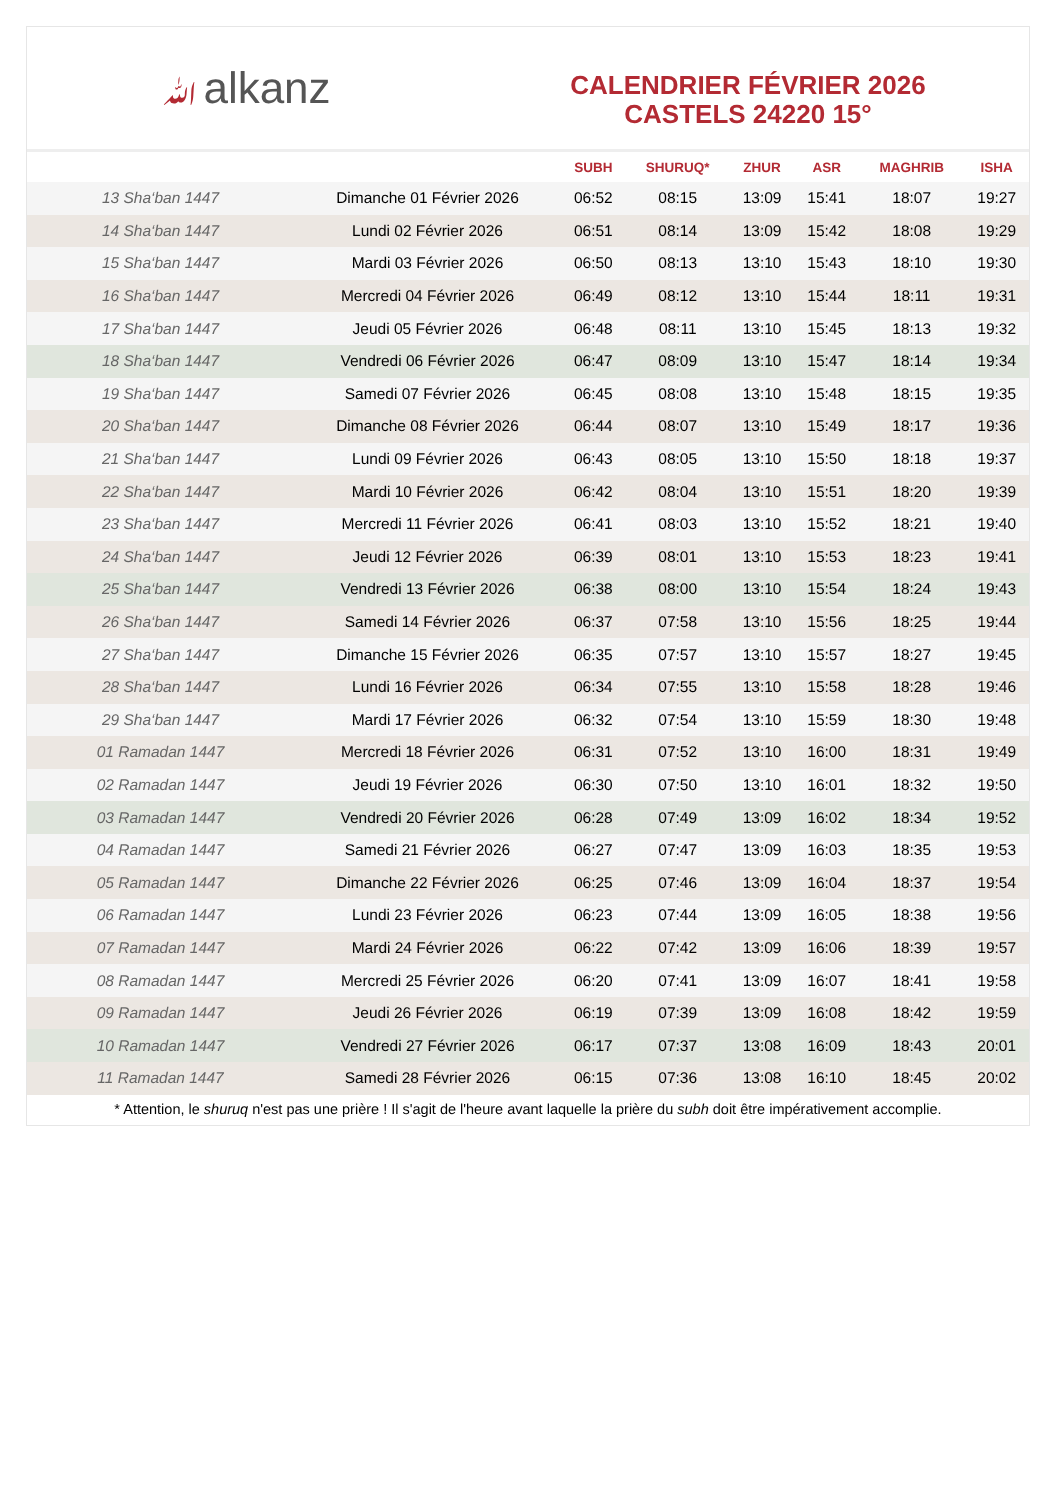ﷲalkanz
CALENDRIER FÉVRIER 2026
CASTELS 24220 15°
| | | SUBH | SHURUQ* | ZHUR | ASR | MAGHRIB | ISHA |
| --- | --- | --- | --- | --- | --- | --- | --- |
| 13 Sha‘ban 1447 | Dimanche 01 Février 2026 | 06:52 | 08:15 | 13:09 | 15:41 | 18:07 | 19:27 |
| 14 Sha‘ban 1447 | Lundi 02 Février 2026 | 06:51 | 08:14 | 13:09 | 15:42 | 18:08 | 19:29 |
| 15 Sha‘ban 1447 | Mardi 03 Février 2026 | 06:50 | 08:13 | 13:10 | 15:43 | 18:10 | 19:30 |
| 16 Sha‘ban 1447 | Mercredi 04 Février 2026 | 06:49 | 08:12 | 13:10 | 15:44 | 18:11 | 19:31 |
| 17 Sha‘ban 1447 | Jeudi 05 Février 2026 | 06:48 | 08:11 | 13:10 | 15:45 | 18:13 | 19:32 |
| 18 Sha‘ban 1447 | Vendredi 06 Février 2026 | 06:47 | 08:09 | 13:10 | 15:47 | 18:14 | 19:34 |
| 19 Sha‘ban 1447 | Samedi 07 Février 2026 | 06:45 | 08:08 | 13:10 | 15:48 | 18:15 | 19:35 |
| 20 Sha‘ban 1447 | Dimanche 08 Février 2026 | 06:44 | 08:07 | 13:10 | 15:49 | 18:17 | 19:36 |
| 21 Sha‘ban 1447 | Lundi 09 Février 2026 | 06:43 | 08:05 | 13:10 | 15:50 | 18:18 | 19:37 |
| 22 Sha‘ban 1447 | Mardi 10 Février 2026 | 06:42 | 08:04 | 13:10 | 15:51 | 18:20 | 19:39 |
| 23 Sha‘ban 1447 | Mercredi 11 Février 2026 | 06:41 | 08:03 | 13:10 | 15:52 | 18:21 | 19:40 |
| 24 Sha‘ban 1447 | Jeudi 12 Février 2026 | 06:39 | 08:01 | 13:10 | 15:53 | 18:23 | 19:41 |
| 25 Sha‘ban 1447 | Vendredi 13 Février 2026 | 06:38 | 08:00 | 13:10 | 15:54 | 18:24 | 19:43 |
| 26 Sha‘ban 1447 | Samedi 14 Février 2026 | 06:37 | 07:58 | 13:10 | 15:56 | 18:25 | 19:44 |
| 27 Sha‘ban 1447 | Dimanche 15 Février 2026 | 06:35 | 07:57 | 13:10 | 15:57 | 18:27 | 19:45 |
| 28 Sha‘ban 1447 | Lundi 16 Février 2026 | 06:34 | 07:55 | 13:10 | 15:58 | 18:28 | 19:46 |
| 29 Sha‘ban 1447 | Mardi 17 Février 2026 | 06:32 | 07:54 | 13:10 | 15:59 | 18:30 | 19:48 |
| 01 Ramadan 1447 | Mercredi 18 Février 2026 | 06:31 | 07:52 | 13:10 | 16:00 | 18:31 | 19:49 |
| 02 Ramadan 1447 | Jeudi 19 Février 2026 | 06:30 | 07:50 | 13:10 | 16:01 | 18:32 | 19:50 |
| 03 Ramadan 1447 | Vendredi 20 Février 2026 | 06:28 | 07:49 | 13:09 | 16:02 | 18:34 | 19:52 |
| 04 Ramadan 1447 | Samedi 21 Février 2026 | 06:27 | 07:47 | 13:09 | 16:03 | 18:35 | 19:53 |
| 05 Ramadan 1447 | Dimanche 22 Février 2026 | 06:25 | 07:46 | 13:09 | 16:04 | 18:37 | 19:54 |
| 06 Ramadan 1447 | Lundi 23 Février 2026 | 06:23 | 07:44 | 13:09 | 16:05 | 18:38 | 19:56 |
| 07 Ramadan 1447 | Mardi 24 Février 2026 | 06:22 | 07:42 | 13:09 | 16:06 | 18:39 | 19:57 |
| 08 Ramadan 1447 | Mercredi 25 Février 2026 | 06:20 | 07:41 | 13:09 | 16:07 | 18:41 | 19:58 |
| 09 Ramadan 1447 | Jeudi 26 Février 2026 | 06:19 | 07:39 | 13:09 | 16:08 | 18:42 | 19:59 |
| 10 Ramadan 1447 | Vendredi 27 Février 2026 | 06:17 | 07:37 | 13:08 | 16:09 | 18:43 | 20:01 |
| 11 Ramadan 1447 | Samedi 28 Février 2026 | 06:15 | 07:36 | 13:08 | 16:10 | 18:45 | 20:02 |
* Attention, le shuruq n'est pas une prière ! Il s'agit de l'heure avant laquelle la prière du subh doit être impérativement accomplie.